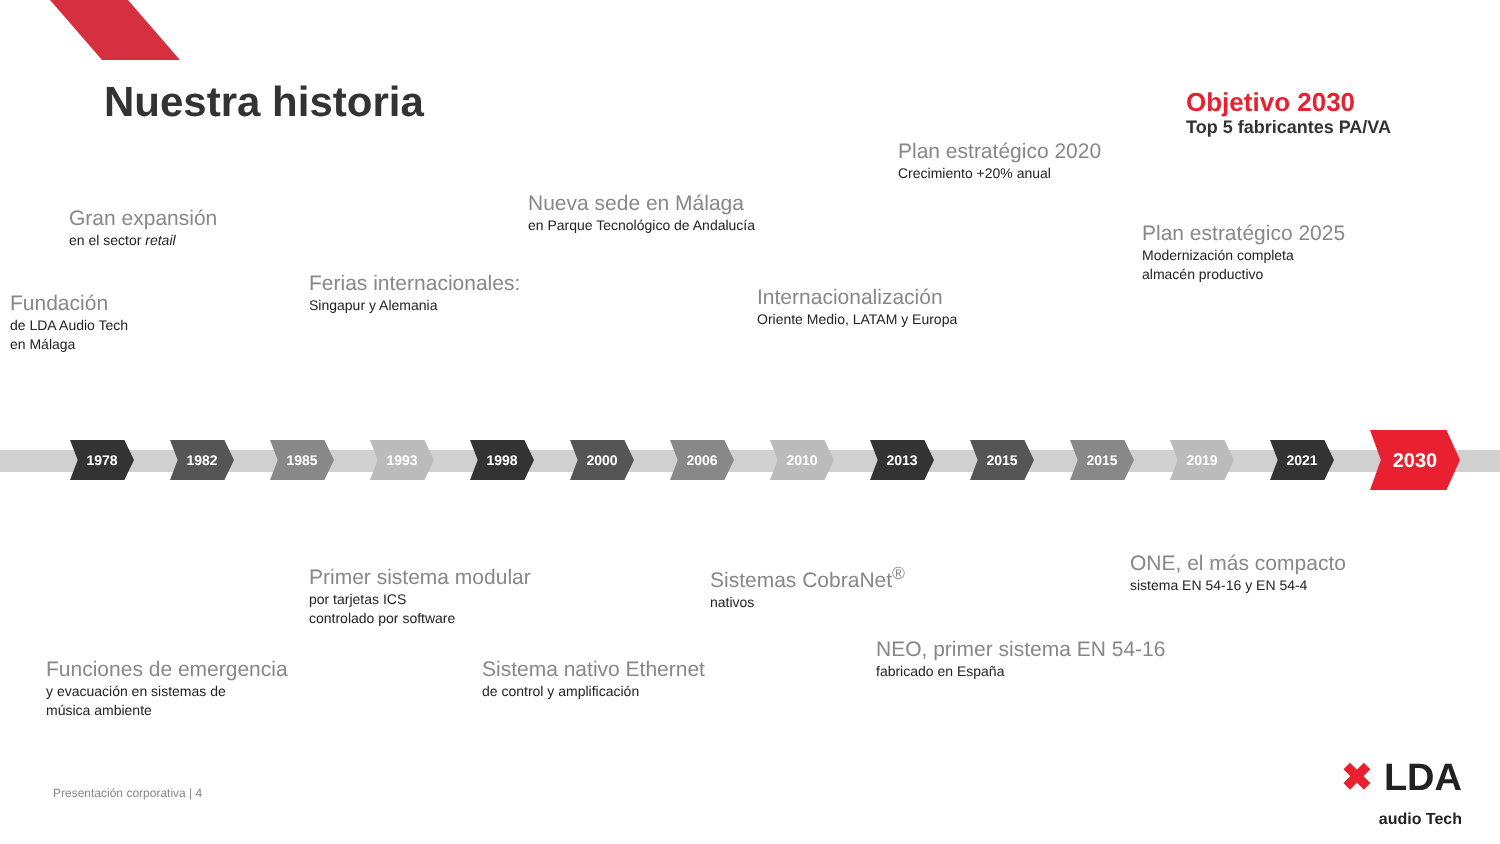Nuestra historia
Gran expansión
en el sector retail
Fundación
de LDA Audio Tech
en Málaga
Ferias internacionales:
Singapur y Alemania
Nueva sede en Málaga
en Parque Tecnológico de Andalucía
Internacionalización
Oriente Medio, LATAM y Europa
Plan estratégico 2020
Crecimiento +20% anual
Plan estratégico 2025
Modernización completa
almacén productivo
Objetivo 2030
Top 5 fabricantes PA/VA
1978 1982 1985 1993 1998 2000 2006 2010 2013 2015 2015 2019 2021
2030
Primer sistema modular
por tarjetas ICS
controlado por software
Funciones de emergencia
y evacuación en sistemas de
música ambiente
Sistemas CobraNet<sup>®</sup>
nativos
Sistema nativo Ethernet
de control y amplificación
NEO, primer sistema EN 54-16
fabricado en España
ONE, el más compacto
sistema EN 54-16 y EN 54-4
Presentación corporativa | 4
✖ LDA
audio Tech